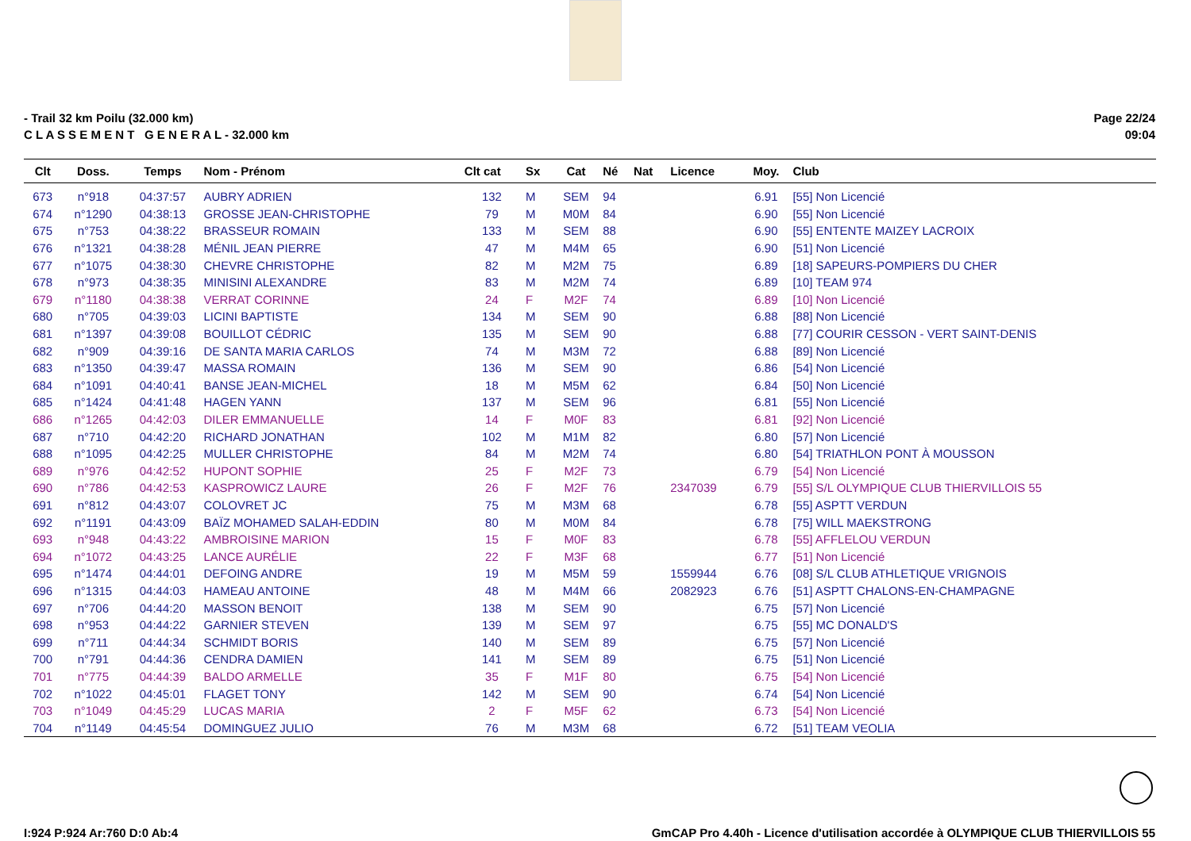- Trail 32 km Poilu (32.000 km)
C L A S S E M E N T G E N E R A L - 32.000 km
Page 22/24
09:04
| Clt | Doss. | Temps | Nom - Prénom | Clt cat | Sx | Cat | Né | Nat | Licence | Moy. | Club |
| --- | --- | --- | --- | --- | --- | --- | --- | --- | --- | --- | --- |
| 673 | n°918 | 04:37:57 | AUBRY ADRIEN | 132 | M | SEM | 94 | | | 6.91 | [55] Non Licencié |
| 674 | n°1290 | 04:38:13 | GROSSE JEAN-CHRISTOPHE | 79 | M | M0M | 84 | | | 6.90 | [55] Non Licencié |
| 675 | n°753 | 04:38:22 | BRASSEUR ROMAIN | 133 | M | SEM | 88 | | | 6.90 | [55] ENTENTE MAIZEY LACROIX |
| 676 | n°1321 | 04:38:28 | MÉNIL JEAN PIERRE | 47 | M | M4M | 65 | | | 6.90 | [51] Non Licencié |
| 677 | n°1075 | 04:38:30 | CHEVRE CHRISTOPHE | 82 | M | M2M | 75 | | | 6.89 | [18] SAPEURS-POMPIERS DU CHER |
| 678 | n°973 | 04:38:35 | MINISINI ALEXANDRE | 83 | M | M2M | 74 | | | 6.89 | [10] TEAM 974 |
| 679 | n°1180 | 04:38:38 | VERRAT CORINNE | 24 | F | M2F | 74 | | | 6.89 | [10] Non Licencié |
| 680 | n°705 | 04:39:03 | LICINI BAPTISTE | 134 | M | SEM | 90 | | | 6.88 | [88] Non Licencié |
| 681 | n°1397 | 04:39:08 | BOUILLOT CÉDRIC | 135 | M | SEM | 90 | | | 6.88 | [77] COURIR CESSON - VERT SAINT-DENIS |
| 682 | n°909 | 04:39:16 | DE SANTA MARIA CARLOS | 74 | M | M3M | 72 | | | 6.88 | [89] Non Licencié |
| 683 | n°1350 | 04:39:47 | MASSA ROMAIN | 136 | M | SEM | 90 | | | 6.86 | [54] Non Licencié |
| 684 | n°1091 | 04:40:41 | BANSE JEAN-MICHEL | 18 | M | M5M | 62 | | | 6.84 | [50] Non Licencié |
| 685 | n°1424 | 04:41:48 | HAGEN YANN | 137 | M | SEM | 96 | | | 6.81 | [55] Non Licencié |
| 686 | n°1265 | 04:42:03 | DILER EMMANUELLE | 14 | F | M0F | 83 | | | 6.81 | [92] Non Licencié |
| 687 | n°710 | 04:42:20 | RICHARD JONATHAN | 102 | M | M1M | 82 | | | 6.80 | [57] Non Licencié |
| 688 | n°1095 | 04:42:25 | MULLER CHRISTOPHE | 84 | M | M2M | 74 | | | 6.80 | [54] TRIATHLON PONT À MOUSSON |
| 689 | n°976 | 04:42:52 | HUPONT SOPHIE | 25 | F | M2F | 73 | | | 6.79 | [54] Non Licencié |
| 690 | n°786 | 04:42:53 | KASPROWICZ LAURE | 26 | F | M2F | 76 | | 2347039 | 6.79 | [55] S/L OLYMPIQUE CLUB THIERVILLOIS 55 |
| 691 | n°812 | 04:43:07 | COLOVRET JC | 75 | M | M3M | 68 | | | 6.78 | [55] ASPTT VERDUN |
| 692 | n°1191 | 04:43:09 | BAÏZ MOHAMED SALAH-EDDIN | 80 | M | M0M | 84 | | | 6.78 | [75] WILL MAEKSTRONG |
| 693 | n°948 | 04:43:22 | AMBROISINE MARION | 15 | F | M0F | 83 | | | 6.78 | [55] AFFLELOU VERDUN |
| 694 | n°1072 | 04:43:25 | LANCE AURÉLIE | 22 | F | M3F | 68 | | | 6.77 | [51] Non Licencié |
| 695 | n°1474 | 04:44:01 | DEFOING ANDRE | 19 | M | M5M | 59 | | 1559944 | 6.76 | [08] S/L CLUB ATHLETIQUE VRIGNOIS |
| 696 | n°1315 | 04:44:03 | HAMEAU ANTOINE | 48 | M | M4M | 66 | | 2082923 | 6.76 | [51] ASPTT CHALONS-EN-CHAMPAGNE |
| 697 | n°706 | 04:44:20 | MASSON BENOIT | 138 | M | SEM | 90 | | | 6.75 | [57] Non Licencié |
| 698 | n°953 | 04:44:22 | GARNIER STEVEN | 139 | M | SEM | 97 | | | 6.75 | [55] MC DONALD'S |
| 699 | n°711 | 04:44:34 | SCHMIDT BORIS | 140 | M | SEM | 89 | | | 6.75 | [57] Non Licencié |
| 700 | n°791 | 04:44:36 | CENDRA DAMIEN | 141 | M | SEM | 89 | | | 6.75 | [51] Non Licencié |
| 701 | n°775 | 04:44:39 | BALDO ARMELLE | 35 | F | M1F | 80 | | | 6.75 | [54] Non Licencié |
| 702 | n°1022 | 04:45:01 | FLAGET TONY | 142 | M | SEM | 90 | | | 6.74 | [54] Non Licencié |
| 703 | n°1049 | 04:45:29 | LUCAS MARIA | 2 | F | M5F | 62 | | | 6.73 | [54] Non Licencié |
| 704 | n°1149 | 04:45:54 | DOMINGUEZ JULIO | 76 | M | M3M | 68 | | | 6.72 | [51] TEAM VEOLIA |
I:924 P:924 Ar:760 D:0 Ab:4 GmCAP Pro 4.40h - Licence d'utilisation accordée à OLYMPIQUE CLUB THIERVILLOIS 55